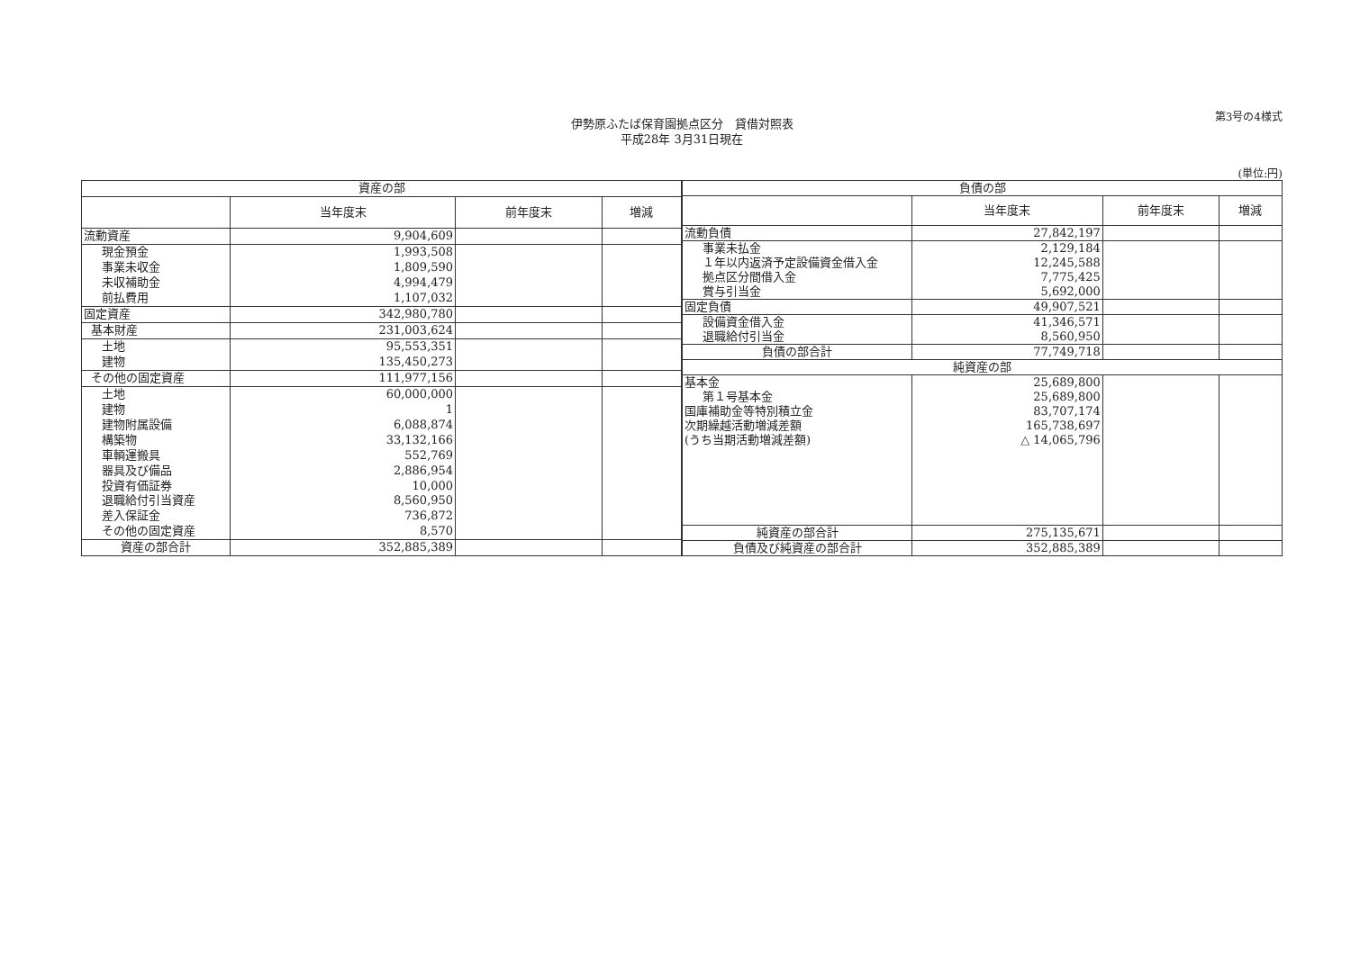第3号の4様式
伊勢原ふたば保育園拠点区分　貸借対照表
平成28年 3月31日現在
(単位:円)
| 資産の部 | | | |
| | 当年度末 | 前年度末 | 増減 |
| 流動資産 | 9,904,609 | | |
| 現金預金 | 1,993,508 | | |
| 事業未収金 | 1,809,590 | | |
| 未収補助金 | 4,994,479 | | |
| 前払費用 | 1,107,032 | | |
| 固定資産 | 342,980,780 | | |
| 基本財産 | 231,003,624 | | |
| 土地 | 95,553,351 | | |
| 建物 | 135,450,273 | | |
| その他の固定資産 | 111,977,156 | | |
| 土地 | 60,000,000 | | |
| 建物 | 1 | | |
| 建物附属設備 | 6,088,874 | | |
| 構築物 | 33,132,166 | | |
| 車輌運搬具 | 552,769 | | |
| 器具及び備品 | 2,886,954 | | |
| 投資有価証券 | 10,000 | | |
| 退職給付引当資産 | 8,560,950 | | |
| 差入保証金 | 736,872 | | |
| その他の固定資産 | 8,570 | | |
| 資産の部合計 | 352,885,389 | | |
| 負債の部 | | | |
| | 当年度末 | 前年度末 | 増減 |
| 流動負債 | 27,842,197 | | |
| 事業未払金 | 2,129,184 | | |
| １年以内返済予定設備資金借入金 | 12,245,588 | | |
| 拠点区分間借入金 | 7,775,425 | | |
| 賞与引当金 | 5,692,000 | | |
| 固定負債 | 49,907,521 | | |
| 設備資金借入金 | 41,346,571 | | |
| 退職給付引当金 | 8,560,950 | | |
| 負債の部合計 | 77,749,718 | | |
| 純資産の部 | | | |
| 基本金 | 25,689,800 | | |
| 第１号基本金 | 25,689,800 | | |
| 国庫補助金等特別積立金 | 83,707,174 | | |
| 次期繰越活動増減差額 | 165,738,697 | | |
| (うち当期活動増減差額) | △ 14,065,796 | | |
| 純資産の部合計 | 275,135,671 | | |
| 負債及び純資産の部合計 | 352,885,389 | | |